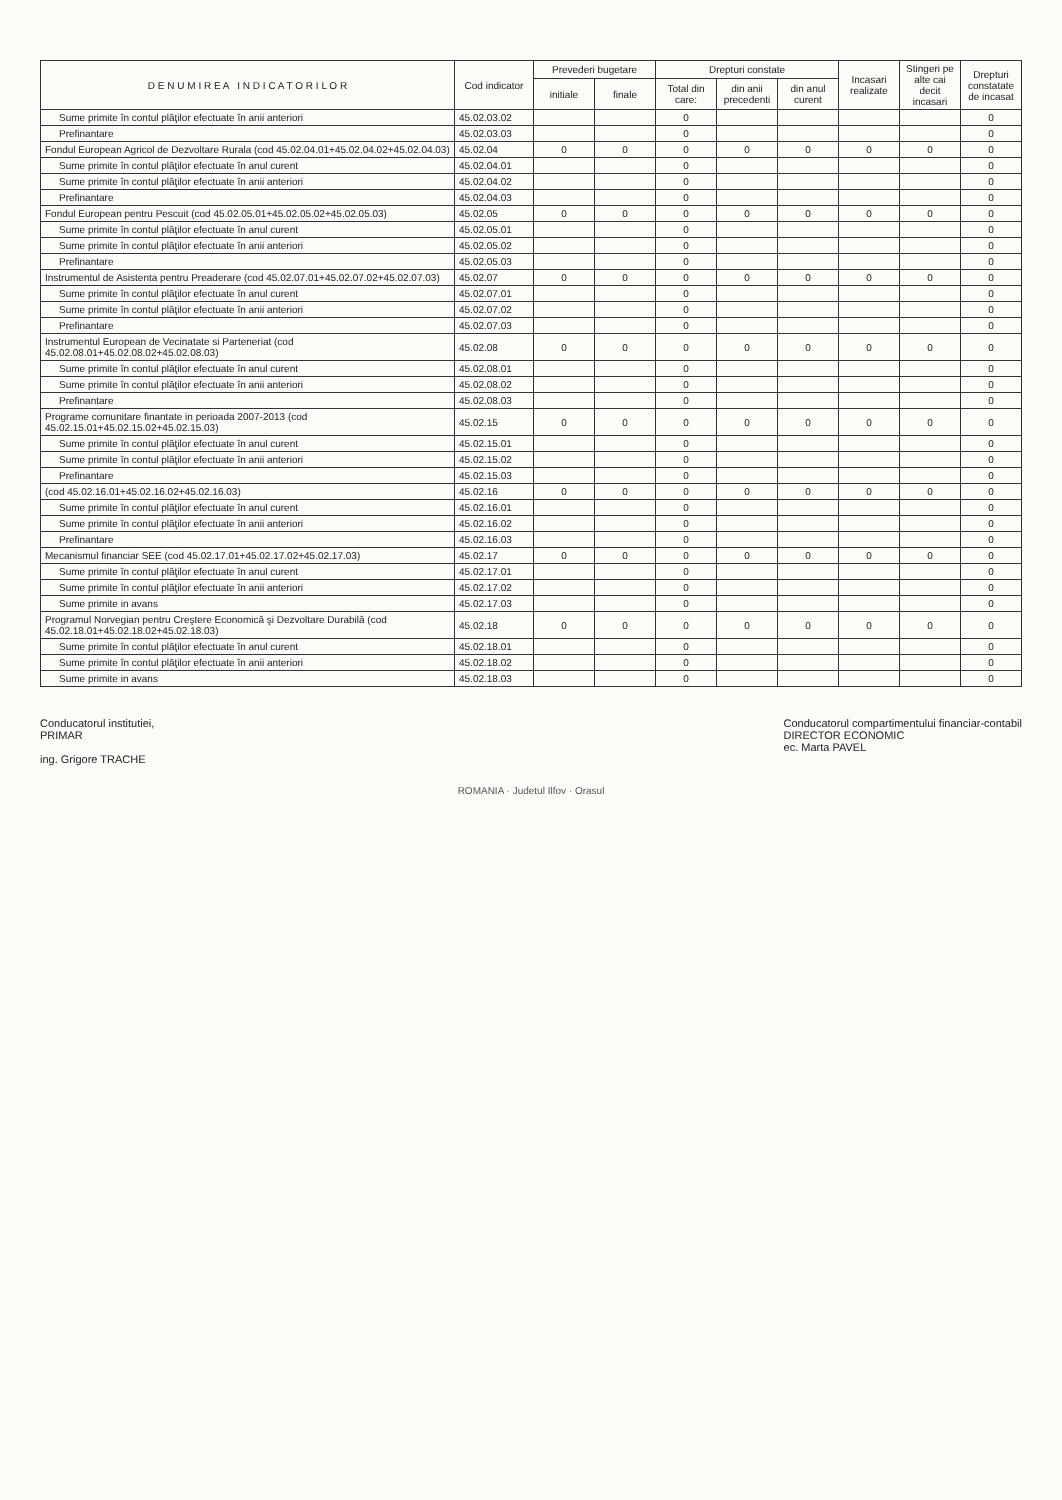| D E N U M I R E A I N D I C A T O R I L O R | Cod indicator | Prevederi bugetare | | Drepturi constate | | | Incasari realizate | Stingeri pe alte cai decit incasari | Drepturi constatate de incasat |
| --- | --- | --- | --- | --- | --- | --- | --- | --- | --- |
| | | initiale | finale | Total din care: | din anii precedenti | din anul curent | | | |
| Sume primite în contul plăţilor efectuate în anii anteriori | 45.02.03.02 | | | 0 | | | | | 0 |
| Prefinantare | 45.02.03.03 | | | 0 | | | | | 0 |
| Fondul European Agricol de Dezvoltare Rurala (cod 45.02.04.01+45.02.04.02+45.02.04.03) | 45.02.04 | 0 | 0 | 0 | 0 | 0 | 0 | 0 | 0 |
| Sume primite în contul plăţilor efectuate în anul curent | 45.02.04.01 | | | 0 | | | | | 0 |
| Sume primite în contul plăţilor efectuate în anii anteriori | 45.02.04.02 | | | 0 | | | | | 0 |
| Prefinantare | 45.02.04.03 | | | 0 | | | | | 0 |
| Fondul European pentru Pescuit (cod 45.02.05.01+45.02.05.02+45.02.05.03) | 45.02.05 | 0 | 0 | 0 | 0 | 0 | 0 | 0 | 0 |
| Sume primite în contul plăţilor efectuate în anul curent | 45.02.05.01 | | | 0 | | | | | 0 |
| Sume primite în contul plăţilor efectuate în anii anteriori | 45.02.05.02 | | | 0 | | | | | 0 |
| Prefinantare | 45.02.05.03 | | | 0 | | | | | 0 |
| Instrumentul de Asistenta pentru Preaderare (cod 45.02.07.01+45.02.07.02+45.02.07.03) | 45.02.07 | 0 | 0 | 0 | 0 | 0 | 0 | 0 | 0 |
| Sume primite în contul plăţilor efectuate în anul curent | 45.02.07.01 | | | 0 | | | | | 0 |
| Sume primite în contul plăţilor efectuate în anii anteriori | 45.02.07.02 | | | 0 | | | | | 0 |
| Prefinantare | 45.02.07.03 | | | 0 | | | | | 0 |
| Instrumentul European de Vecinatate si Parteneriat (cod 45.02.08.01+45.02.08.02+45.02.08.03) | 45.02.08 | 0 | 0 | 0 | 0 | 0 | 0 | 0 | 0 |
| Sume primite în contul plăţilor efectuate în anul curent | 45.02.08.01 | | | 0 | | | | | 0 |
| Sume primite în contul plăţilor efectuate în anii anteriori | 45.02.08.02 | | | 0 | | | | | 0 |
| Prefinantare | 45.02.08.03 | | | 0 | | | | | 0 |
| Programe comunitare finantate in perioada 2007-2013 (cod 45.02.15.01+45.02.15.02+45.02.15.03) | 45.02.15 | 0 | 0 | 0 | 0 | 0 | 0 | 0 | 0 |
| Sume primite în contul plăţilor efectuate în anul curent | 45.02.15.01 | | | 0 | | | | | 0 |
| Sume primite în contul plăţilor efectuate în anii anteriori | 45.02.15.02 | | | 0 | | | | | 0 |
| Prefinantare | 45.02.15.03 | | | 0 | | | | | 0 |
| (cod 45.02.16.01+45.02.16.02+45.02.16.03) | 45.02.16 | 0 | 0 | 0 | 0 | 0 | 0 | 0 | 0 |
| Sume primite în contul plăţilor efectuate în anul curent | 45.02.16.01 | | | 0 | | | | | 0 |
| Sume primite în contul plăţilor efectuate în anii anteriori | 45.02.16.02 | | | 0 | | | | | 0 |
| Prefinantare | 45.02.16.03 | | | 0 | | | | | 0 |
| Mecanismul financiar SEE (cod 45.02.17.01+45.02.17.02+45.02.17.03) | 45.02.17 | 0 | 0 | 0 | 0 | 0 | 0 | 0 | 0 |
| Sume primite în contul plăţilor efectuate în anul curent | 45.02.17.01 | | | 0 | | | | | 0 |
| Sume primite în contul plăţilor efectuate în anii anteriori | 45.02.17.02 | | | 0 | | | | | 0 |
| Sume primite in avans | 45.02.17.03 | | | 0 | | | | | 0 |
| Programul Norvegian pentru Creştere Economică şi Dezvoltare Durabilă (cod 45.02.18.01+45.02.18.02+45.02.18.03) | 45.02.18 | 0 | 0 | 0 | 0 | 0 | 0 | 0 | 0 |
| Sume primite în contul plăţilor efectuate în anul curent | 45.02.18.01 | | | 0 | | | | | 0 |
| Sume primite în contul plăţilor efectuate în anii anteriori | 45.02.18.02 | | | 0 | | | | | 0 |
| Sume primite in avans | 45.02.18.03 | | | 0 | | | | | 0 |
Conducatorul institutiei,
PRIMAR
ing. Grigore TRACHE
Conducatorul compartimentului financiar-contabil
DIRECTOR ECONOMIC
ec. Marta PAVEL
ROMANIA · Judetul Ilfov · Orasul